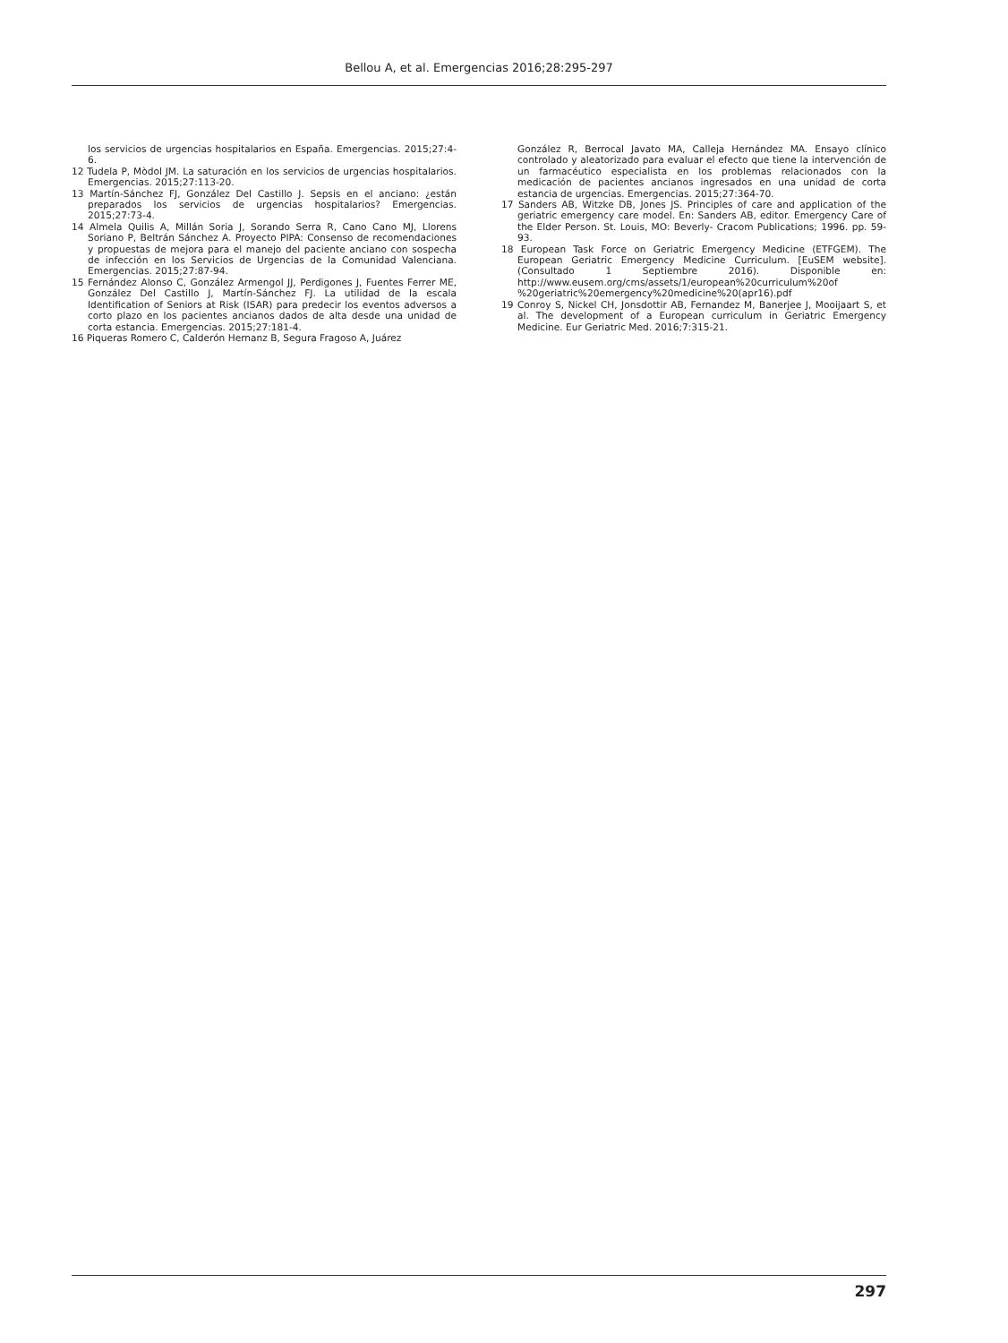Bellou A, et al. Emergencias 2016;28:295-297
los servicios de urgencias hospitalarios en España. Emergencias. 2015;27:4-6.
12 Tudela P, Mòdol JM. La saturación en los servicios de urgencias hospitalarios. Emergencias. 2015;27:113-20.
13 Martín-Sánchez FJ, González Del Castillo J. Sepsis en el anciano: ¿están preparados los servicios de urgencias hospitalarios? Emergencias. 2015;27:73-4.
14 Almela Quilis A, Millán Soria J, Sorando Serra R, Cano Cano MJ, Llorens Soriano P, Beltrán Sánchez A. Proyecto PIPA: Consenso de recomendaciones y propuestas de mejora para el manejo del paciente anciano con sospecha de infección en los Servicios de Urgencias de la Comunidad Valenciana. Emergencias. 2015;27:87-94.
15 Fernández Alonso C, González Armengol JJ, Perdigones J, Fuentes Ferrer ME, González Del Castillo J, Martín-Sánchez FJ. La utilidad de la escala Identification of Seniors at Risk (ISAR) para predecir los eventos adversos a corto plazo en los pacientes ancianos dados de alta desde una unidad de corta estancia. Emergencias. 2015;27:181-4.
16 Piqueras Romero C, Calderón Hernanz B, Segura Fragoso A, Juárez
González R, Berrocal Javato MA, Calleja Hernández MA. Ensayo clínico controlado y aleatorizado para evaluar el efecto que tiene la intervención de un farmacéutico especialista en los problemas relacionados con la medicación de pacientes ancianos ingresados en una unidad de corta estancia de urgencias. Emergencias. 2015;27:364-70.
17 Sanders AB, Witzke DB, Jones JS. Principles of care and application of the geriatric emergency care model. En: Sanders AB, editor. Emergency Care of the Elder Person. St. Louis, MO: Beverly- Cracom Publications; 1996. pp. 59-93.
18 European Task Force on Geriatric Emergency Medicine (ETFGEM). The European Geriatric Emergency Medicine Curriculum. [EuSEM website]. (Consultado 1 Septiembre 2016). Disponible en: http://www.eusem.org/cms/assets/1/european%20curriculum%20of %20geriatric%20emergency%20medicine%20(apr16).pdf
19 Conroy S, Nickel CH, Jonsdottir AB, Fernandez M, Banerjee J, Mooijaart S, et al. The development of a European curriculum in Geriatric Emergency Medicine. Eur Geriatric Med. 2016;7:315-21.
297